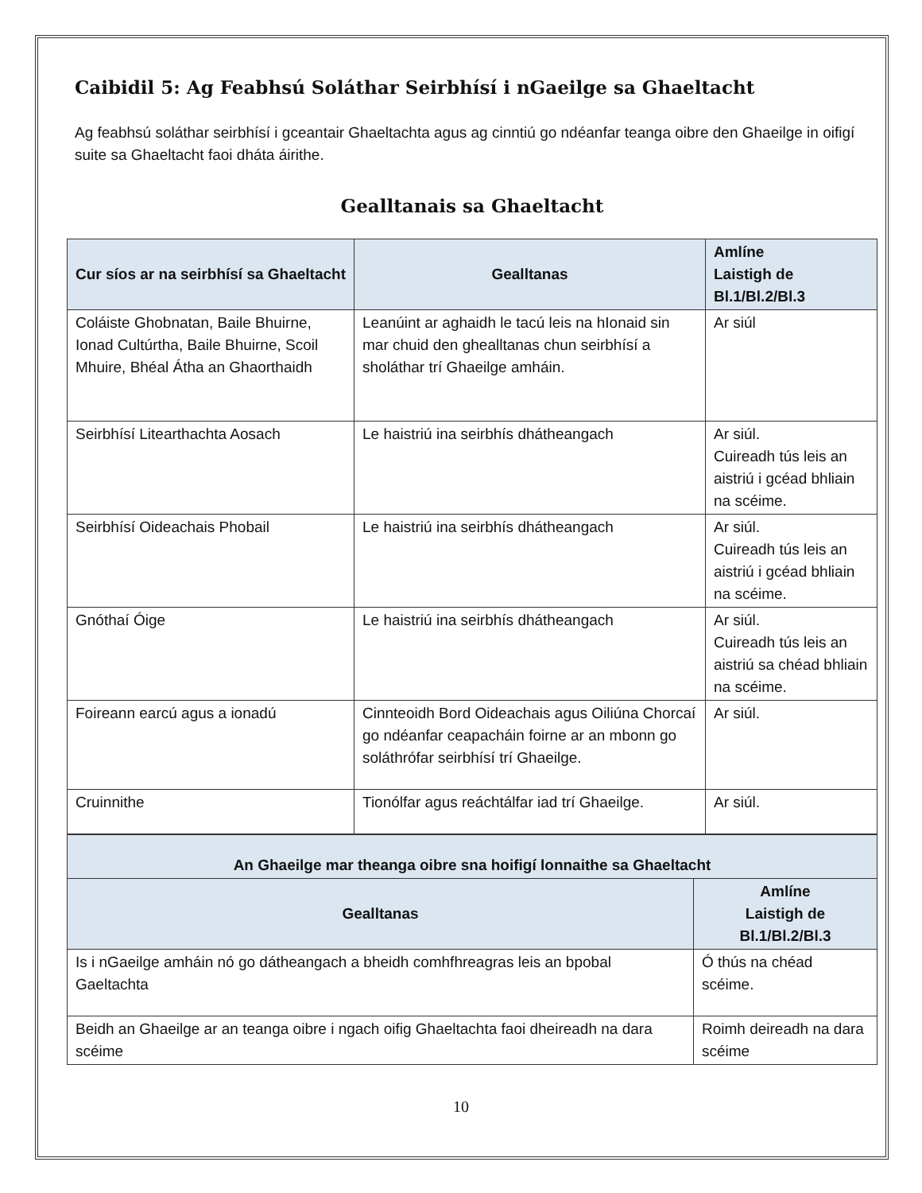Caibidil 5: Ag Feabhsú Soláthar Seirbhísí i nGaeilge sa Ghaeltacht
Ag feabhsú soláthar seirbhísí i gceantair Ghaeltachta agus ag cinntiú go ndéanfar teanga oibre den Ghaeilge in oifigí suite sa Ghaeltacht faoi dháta áirithe.
Gealltanais sa Ghaeltacht
| Cur síos ar na seirbhísí sa Ghaeltacht | Gealltanas | Amlíne Laistigh de Bl.1/Bl.2/Bl.3 |
| --- | --- | --- |
| Coláiste Ghobnatan, Baile Bhuirne, Ionad Cultúrtha, Baile Bhuirne, Scoil Mhuire, Bhéal Átha an Ghaorthaidh | Leanúint ar aghaidh le tacú leis na hIonaid sin mar chuid den ghealltanas chun seirbhísí a sholáthar trí Ghaeilge amháin. | Ar siúl |
| Seirbhísí Litearthachta Aosach | Le haistriú ina seirbhís dhátheangach | Ar siúl. Cuireadh tús leis an aistriú i gcéad bhliain na scéime. |
| Seirbhísí Oideachais Phobail | Le haistriú ina seirbhís dhátheangach | Ar siúl. Cuireadh tús leis an aistriú i gcéad bhliain na scéime. |
| Gnóthaí Óige | Le haistriú ina seirbhís dhátheangach | Ar siúl. Cuireadh tús leis an aistriú sa chéad bhliain na scéime. |
| Foireann earcú agus a ionadú | Cinnteoidh Bord Oideachais agus Oiliúna Chorcaí go ndéanfar ceapacháin foirne ar an mbonn go soláthrófar seirbhísí trí Ghaeilge. | Ar siúl. |
| Cruinnithe | Tionólfar agus reáchtálfar iad trí Ghaeilge. | Ar siúl. |
| An Ghaeilge mar theanga oibre sna hoifigí lonnaithe sa Ghaeltacht | |
| --- | --- |
| Gealltanas | Amlíne Laistigh de Bl.1/Bl.2/Bl.3 |
| Is i nGaeilge amháin nó go dátheangach a bheidh comhfhreagras leis an bpobal Gaeltachta | Ó thús na chéad scéime. |
| Beidh an Ghaeilge ar an teanga oibre i ngach oifig Ghaeltachta faoi dheireadh na dara scéime | Roimh deireadh na dara scéime |
10